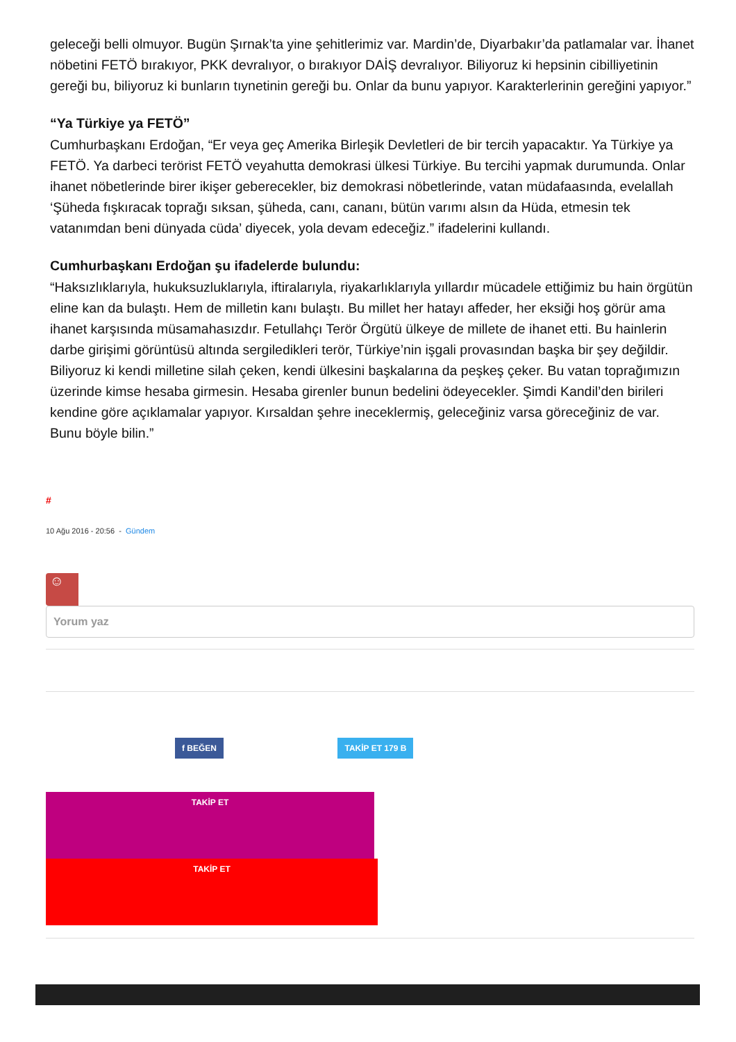geleceği belli olmuyor. Bugün Şırnak’ta yine şehitlerimiz var. Mardin’de, Diyarbakır’da patlamalar var. İhanet nöbetini FETÖ bırakıyor, PKK devralıyor, o bırakıyor DAİŞ devralıyor. Biliyoruz ki hepsinin cibilliyetinin gereği bu, biliyoruz ki bunların tıynetinin gereği bu. Onlar da bunu yapıyor. Karakterlerinin gereğini yapıyor.”
“Ya Türkiye ya FETÖ”
Cumhurbaşkanı Erdoğan, “Er veya geç Amerika Birleşik Devletleri de bir tercih yapacaktır. Ya Türkiye ya FETÖ. Ya darbeci terörist FETÖ veyahutta demokrasi ülkesi Türkiye. Bu tercihi yapmak durumunda. Onlar ihanet nöbetlerinde birer ikişer geberecekler, biz demokrasi nöbetlerinde, vatan müdafaasında, evelallah ‘Şüheda fışkıracak toprağı sıksan, şüheda, canı, cananı, bütün varımı alsın da Hüda, etmesin tek vatanımdan beni dünyada cüda’ diyecek, yola devam edeceğiz.” ifadelerini kullandı.
Cumhurbaşkanı Erdoğan şu ifadelerde bulundu:
“Haksızlıklarıyla, hukuksuzluklarıyla, iftiralarıyla, riyakarlıklarıyla yıllardır mücadele ettiğimiz bu hain örgütün eline kan da bulaştı. Hem de milletin kanı bulaştı. Bu millet her hatayı affeder, her eksiği hoş görür ama ihanet karşısında müsamahasızdır. Fetullahçı Terör Örgütü ülkeye de millete de ihanet etti. Bu hainlerin darbe girişimi görüntüsü altında sergiledikleri terör, Türkiye’nin işgali provasından başka bir şey değildir. Biliyoruz ki kendi milletine silah çeken, kendi ülkesini başkalarına da peşkeş çeker. Bu vatan toprağımızın üzerinde kimse hesaba girmesin. Hesaba girenler bunun bedelini ödeyecekler. Şimdi Kandil’den birileri kendine göre açıklamalar yapıyor. Kırsaldan şehre ineceklermiş, geleceğiniz varsa göreceğiniz de var. Bunu böyle bilin.”
#
10 Ağu 2016 - 20:56 - Gündem
☺
Yorum yaz
f BEĞEN
TAKİP ET 179 B
TAKİP ET
TAKİP ET